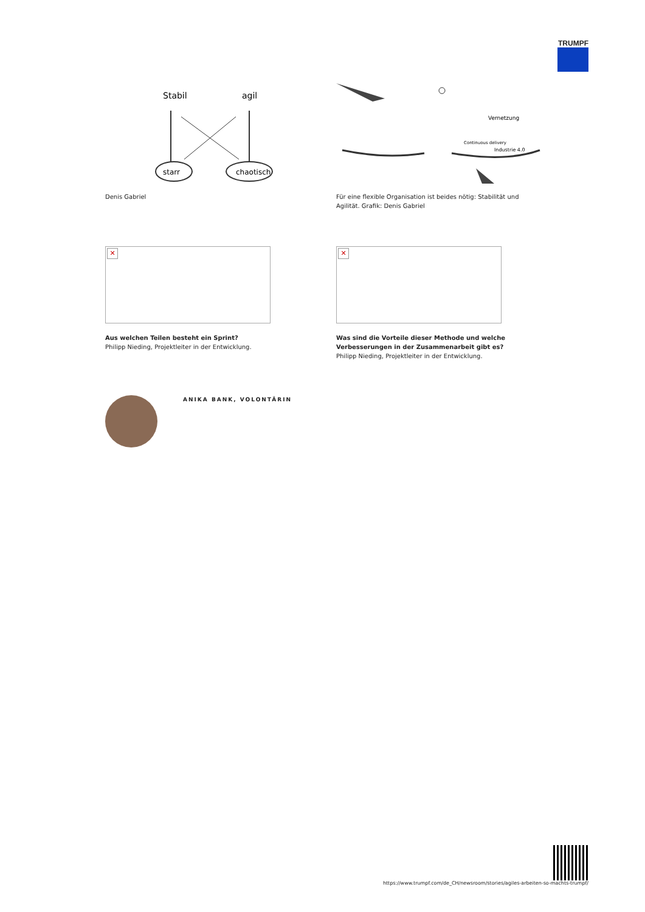TRUMPF
Stabil
agil
starr
chaotisch
Denis Gabriel
Vernetzung
Continuous delivery
Industrie 4.0
Für eine flexible Organisation ist beides nötig: Stabilität und Agilität. Grafik: Denis Gabriel
✕
Aus welchen Teilen besteht ein Sprint?
Philipp Nieding, Projektleiter in der Entwicklung.
✕
Was sind die Vorteile dieser Methode und welche Verbesserungen in der Zusammenarbeit gibt es?
Philipp Nieding, Projektleiter in der Entwicklung.
ANIKA BANK, VOLONTÄRIN
https://www.trumpf.com/de_CH/newsroom/stories/agiles-arbeiten-so-machts-trumpf/